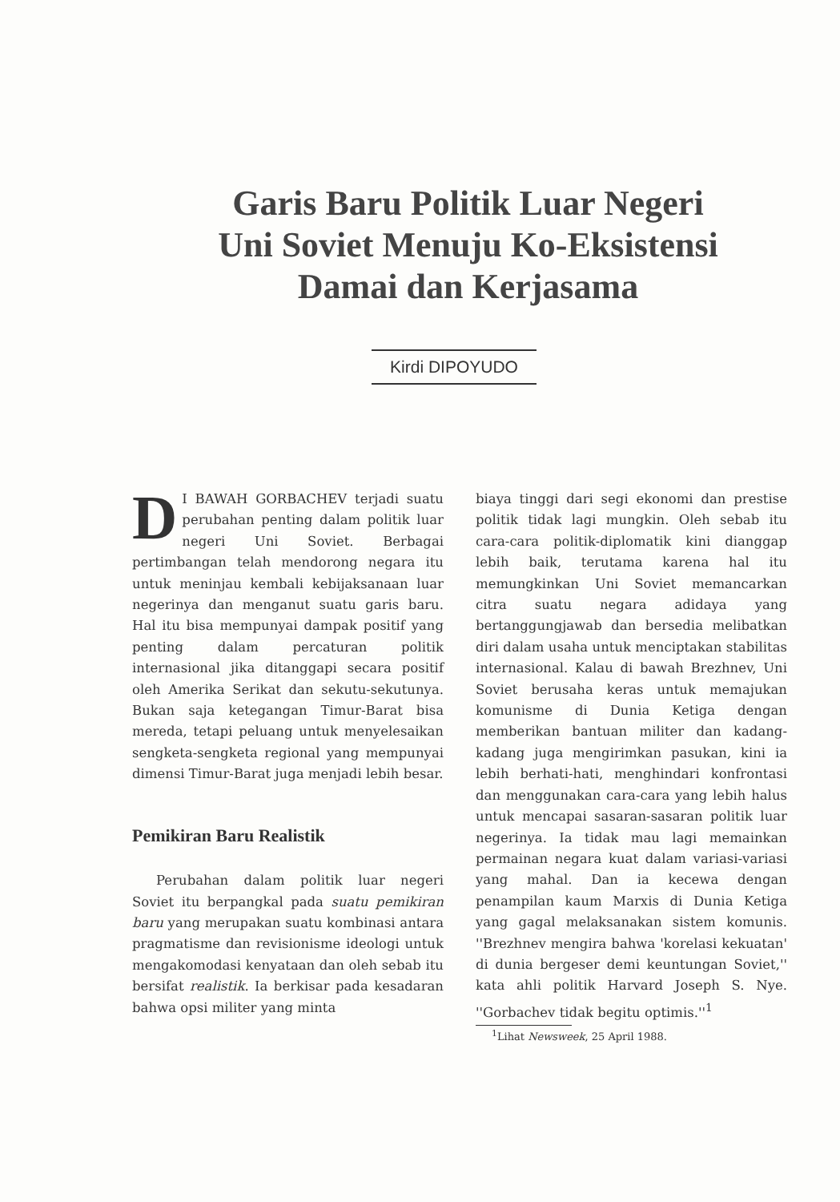Garis Baru Politik Luar Negeri
Uni Soviet Menuju Ko-Eksistensi
Damai dan Kerjasama
Kirdi DIPOYUDO
DI BAWAH GORBACHEV terjadi suatu perubahan penting dalam politik luar negeri Uni Soviet. Berbagai pertimbangan telah mendorong negara itu untuk meninjau kembali kebijaksanaan luar negerinya dan menganut suatu garis baru. Hal itu bisa mempunyai dampak positif yang penting dalam percaturan politik internasional jika ditanggapi secara positif oleh Amerika Serikat dan sekutu-sekutunya. Bukan saja ketegangan Timur-Barat bisa mereda, tetapi peluang untuk menyelesaikan sengketa-sengketa regional yang mempunyai dimensi Timur-Barat juga menjadi lebih besar.
Pemikiran Baru Realistik
Perubahan dalam politik luar negeri Soviet itu berpangkal pada suatu pemikiran baru yang merupakan suatu kombinasi antara pragmatisme dan revisionisme ideologi untuk mengakomodasi kenyataan dan oleh sebab itu bersifat realistik. Ia berkisar pada kesadaran bahwa opsi militer yang minta
biaya tinggi dari segi ekonomi dan prestise politik tidak lagi mungkin. Oleh sebab itu cara-cara politik-diplomatik kini dianggap lebih baik, terutama karena hal itu memungkinkan Uni Soviet memancarkan citra suatu negara adidaya yang bertanggungjawab dan bersedia melibatkan diri dalam usaha untuk menciptakan stabilitas internasional. Kalau di bawah Brezhnev, Uni Soviet berusaha keras untuk memajukan komunisme di Dunia Ketiga dengan memberikan bantuan militer dan kadang-kadang juga mengirimkan pasukan, kini ia lebih berhati-hati, menghindari konfrontasi dan menggunakan cara-cara yang lebih halus untuk mencapai sasaran-sasaran politik luar negerinya. Ia tidak mau lagi memainkan permainan negara kuat dalam variasi-variasi yang mahal. Dan ia kecewa dengan penampilan kaum Marxis di Dunia Ketiga yang gagal melaksanakan sistem komunis. ''Brezhnev mengira bahwa 'korelasi kekuatan' di dunia bergeser demi keuntungan Soviet,'' kata ahli politik Harvard Joseph S. Nye. ''Gorbachev tidak begitu optimis.''<sup>1</sup>
<sup>1</sup> Lihat Newsweek, 25 April 1988.